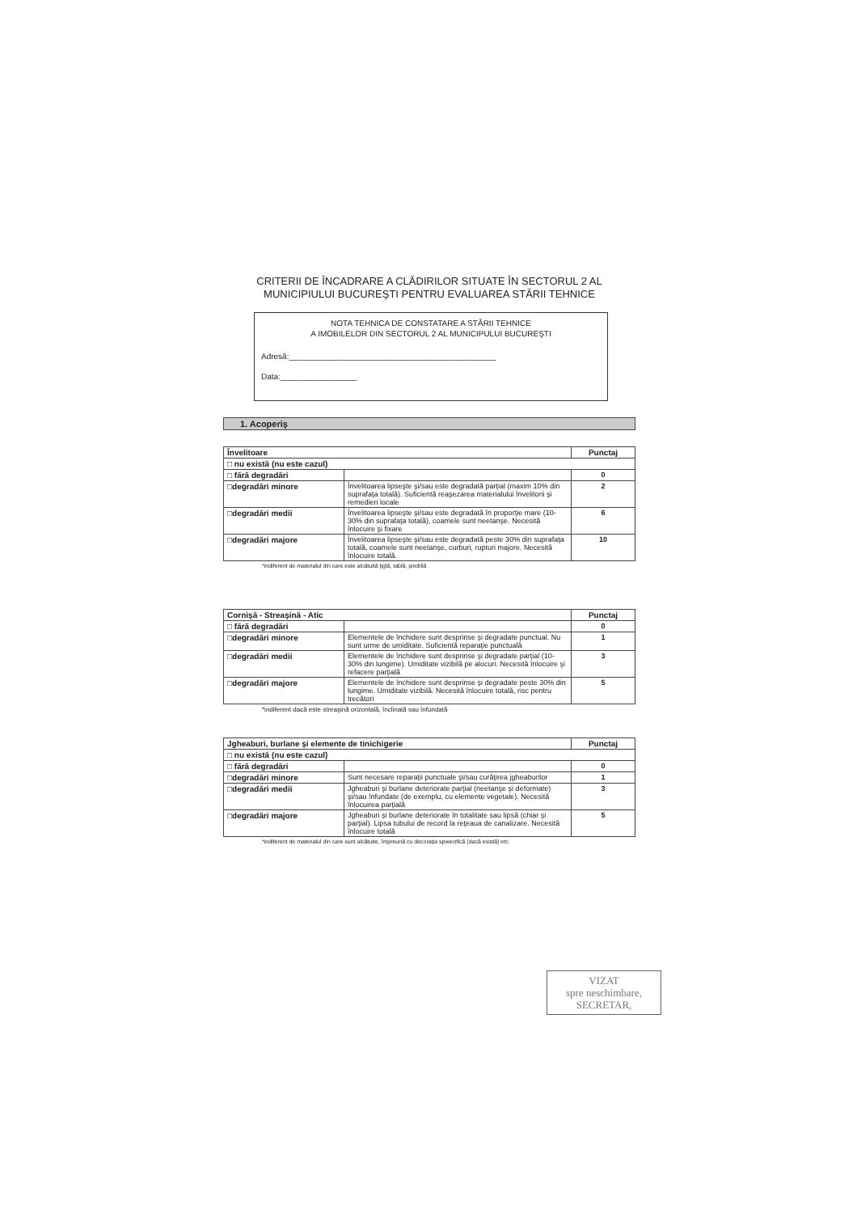CRITERII DE ÎNCADRARE A CLĂDIRILOR SITUATE ÎN SECTORUL 2 AL
MUNICIPIULUI BUCUREŞTI PENTRU EVALUAREA STĂRII TEHNICE
NOTA TEHNICA DE CONSTATARE A STĂRII TEHNICE
A IMOBILELOR DIN SECTORUL 2 AL MUNICIPULUI BUCUREŞTI
Adresă:______________________________________________
Data:_________________
1. Acoperiş
| Învelitoare | | Punctaj |
| --- | --- | --- |
| □ nu există (nu este cazul) | | |
| □ fără degradări | | 0 |
| □degradări minore | Învelitoarea lipseşte şi/sau este degradată parţial (maxim 10% din suprafaţa totală). Suficientă reaşezarea materialului învelitorii şi remedieri locale | 2 |
| □degradări medii | Învelitoarea lipseşte şi/sau este degradată în proporţie mare (10-30% din suprafaţa totală), coamele sunt neetanşe. Necesită înlocuire şi fixare | 6 |
| □degradări majore | Învelitoarea lipseşte şi/sau este degradată peste 30% din suprafaţa totală, coamele sunt neetanşe, curburi, rupturi majore. Necesită înlocuire totală. | 10 |
*indiferent de materialul din care este alcătuită ţiglă, tablă, şindrilă
| Cornişă - Streaşină - Atic | | Punctaj |
| --- | --- | --- |
| □ fără degradări | | 0 |
| □degradări minore | Elementele de închidere sunt desprinse şi degradate punctual. Nu sunt urme de umiditate. Suficientă reparaţie punctuală | 1 |
| □degradări medii | Elementele de închidere sunt desprinse şi degradate parţial (10-30% din lungime). Umiditate vizibilă pe alocuri. Necesită înlocuire şi refacere parţială | 3 |
| □degradări majore | Elementele de închidere sunt desprinse şi degradate peste 30% din lungime. Umiditate vizibilă. Necesită înlocuire totală, risc pentru trecători | 5 |
*indiferent dacă este streaşină orizontală, înclinată sau înfundată
| Jgheaburi, burlane şi elemente de tinichigerie | | Punctaj |
| --- | --- | --- |
| □ nu există (nu este cazul) | | |
| □ fără degradări | | 0 |
| □degradări minore | Sunt necesare reparaţii punctuale şi/sau curăţirea jgheaburilor | 1 |
| □degradări medii | Jgheaburi şi burlane deteriorate parţial (neetanşe şi deformate) şi/sau înfundate (de exemplu, cu elemente vegetale). Necesită înlocuirea parţială | 3 |
| □degradări majore | Jgheaburi şi burlane deteriorate în totalitate sau lipsă (chiar şi parţial). Lipsa tubului de record la reţeaua de canalizare. Necesită înlocuire totală | 5 |
*indiferent de materialul din care sunt alcătuite, împreună cu decoraţia spwecifică (dacă există) etc.
VIZAT
spre neschimbare,
SECRETAR,